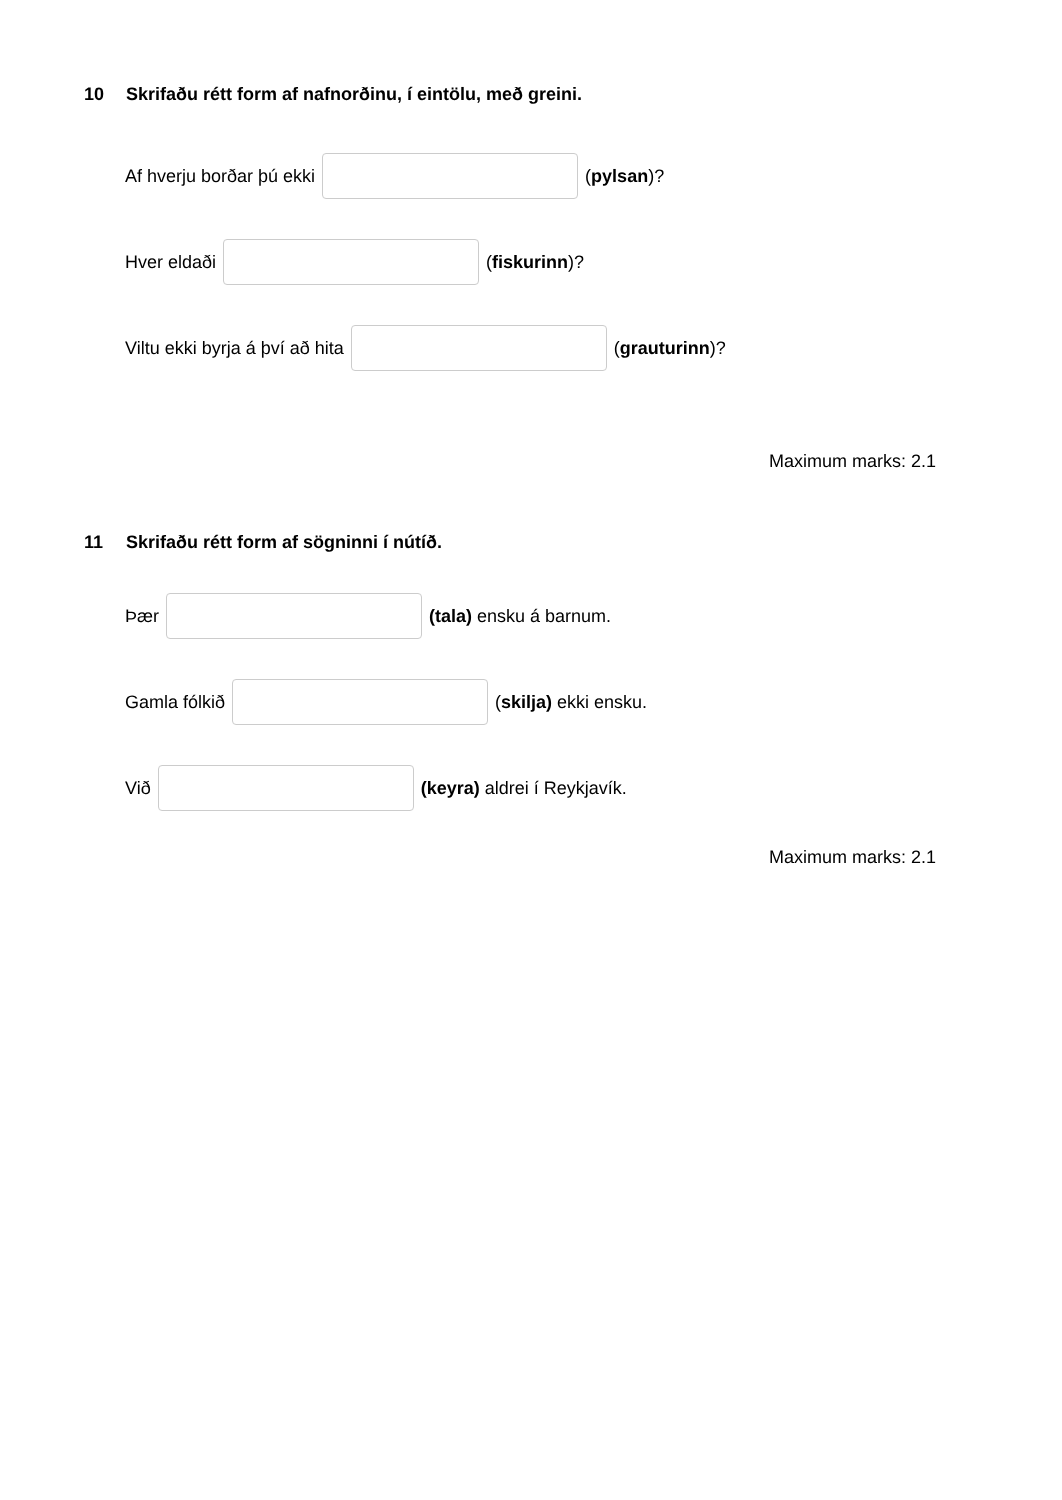10 Skrifaðu rétt form af nafnorðinu, í eintölu, með greini.
Af hverju borðar þú ekki (pylsan)?
Hver eldaði (fiskurinn)?
Viltu ekki byrja á því að hita (grauturinn)?
Maximum marks: 2.1
11 Skrifaðu rétt form af sögninni í nútíð.
Þær (tala) ensku á barnum.
Gamla fólkið (skilja) ekki ensku.
Við (keyra) aldrei í Reykjavík.
Maximum marks: 2.1